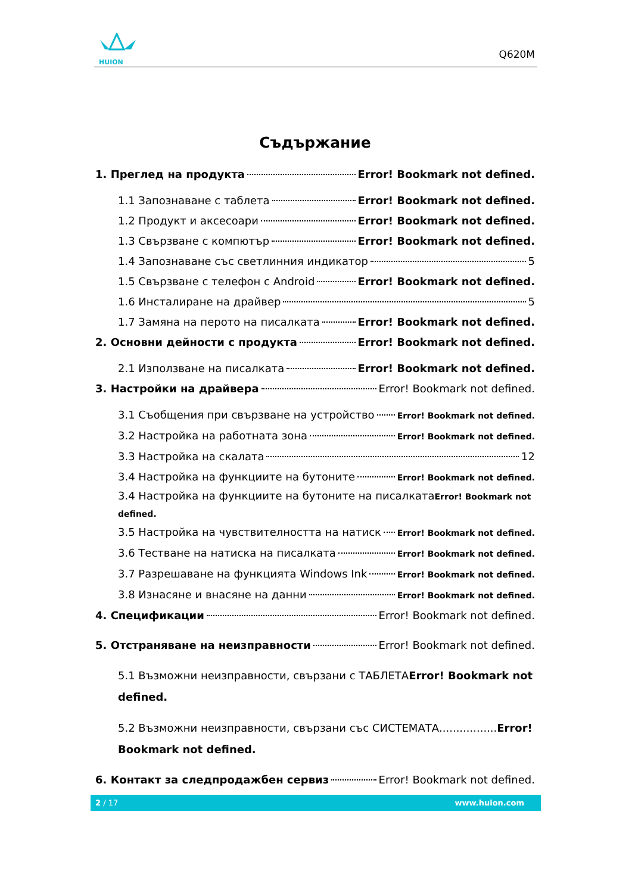HUION
Q620M
Съдържание
1. Преглед на продукта Error! Bookmark not defined.
1.1 Запознаване с таблета Error! Bookmark not defined.
1.2 Продукт и аксесоари Error! Bookmark not defined.
1.3 Свързване с компютър Error! Bookmark not defined.
1.4 Запознаване със светлинния индикатор 5
1.5 Свързване с телефон с Android Error! Bookmark not defined.
1.6 Инсталиране на драйвер 5
1.7 Замяна на перото на писалката Error! Bookmark not defined.
2. Основни дейности с продукта Error! Bookmark not defined.
2.1 Използване на писалката Error! Bookmark not defined.
3. Настройки на драйвера Error! Bookmark not defined.
3.1 Съобщения при свързване на устройство Error! Bookmark not defined.
3.2 Настройка на работната зона Error! Bookmark not defined.
3.3 Настройка на скалата 12
3.4 Настройка на функциите на бутоните Error! Bookmark not defined.
3.4 Настройка на функциите на бутоните на писалкатаError! Bookmark not defined.
3.5 Настройка на чувствителността на натиск Error! Bookmark not defined.
3.6 Тестване на натиска на писалката Error! Bookmark not defined.
3.7 Разрешаване на функцията Windows Ink Error! Bookmark not defined.
3.8 Изнасяне и внасяне на данни Error! Bookmark not defined.
4. Спецификации Error! Bookmark not defined.
5. Отстраняване на неизправности Error! Bookmark not defined.
5.1 Възможни неизправности, свързани с ТАБЛЕТАError! Bookmark not defined.
5.2 Възможни неизправности, свързани със СИСТЕМАТА.................Error! Bookmark not defined.
6. Контакт за следпродажбен сервиз Error! Bookmark not defined.
2 / 17 www.huion.com